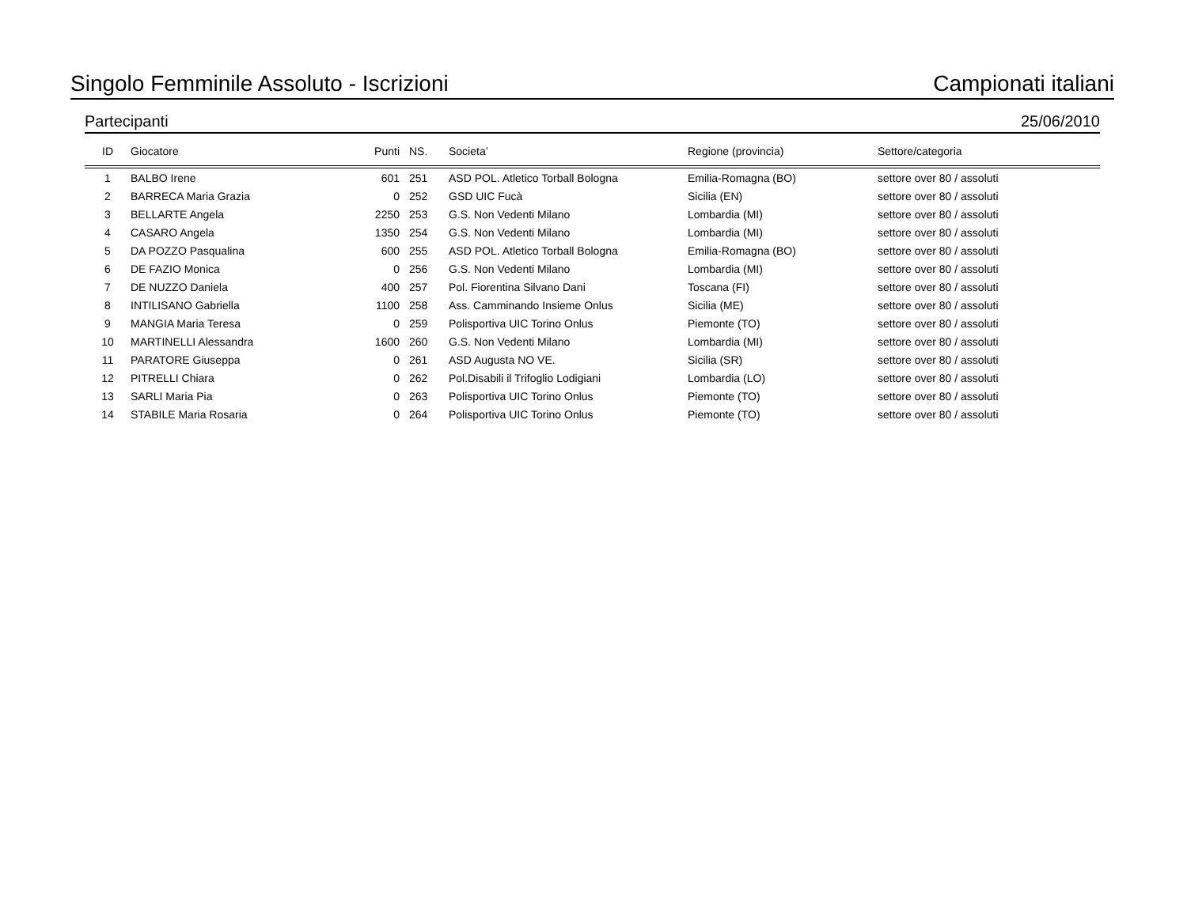Singolo Femminile Assoluto - Iscrizioni Campionati italiani
Partecipanti 25/06/2010
| ID | Giocatore | Punti | NS. | Societa’ | Regione (provincia) | Settore/categoria |
| --- | --- | --- | --- | --- | --- | --- |
| 1 | BALBO Irene | 601 | 251 | ASD POL. Atletico Torball Bologna | Emilia-Romagna (BO) | settore over 80 / assoluti |
| 2 | BARRECA Maria Grazia | 0 | 252 | GSD UIC Fucà | Sicilia (EN) | settore over 80 / assoluti |
| 3 | BELLARTE Angela | 2250 | 253 | G.S. Non Vedenti Milano | Lombardia (MI) | settore over 80 / assoluti |
| 4 | CASARO Angela | 1350 | 254 | G.S. Non Vedenti Milano | Lombardia (MI) | settore over 80 / assoluti |
| 5 | DA POZZO Pasqualina | 600 | 255 | ASD POL. Atletico Torball Bologna | Emilia-Romagna (BO) | settore over 80 / assoluti |
| 6 | DE FAZIO Monica | 0 | 256 | G.S. Non Vedenti Milano | Lombardia (MI) | settore over 80 / assoluti |
| 7 | DE NUZZO Daniela | 400 | 257 | Pol. Fiorentina Silvano Dani | Toscana (FI) | settore over 80 / assoluti |
| 8 | INTILISANO Gabriella | 1100 | 258 | Ass. Camminando Insieme Onlus | Sicilia (ME) | settore over 80 / assoluti |
| 9 | MANGIA Maria Teresa | 0 | 259 | Polisportiva UIC Torino Onlus | Piemonte (TO) | settore over 80 / assoluti |
| 10 | MARTINELLI Alessandra | 1600 | 260 | G.S. Non Vedenti Milano | Lombardia (MI) | settore over 80 / assoluti |
| 11 | PARATORE Giuseppa | 0 | 261 | ASD Augusta NO VE. | Sicilia (SR) | settore over 80 / assoluti |
| 12 | PITRELLI Chiara | 0 | 262 | Pol.Disabili il Trifoglio Lodigiani | Lombardia (LO) | settore over 80 / assoluti |
| 13 | SARLI Maria Pia | 0 | 263 | Polisportiva UIC Torino Onlus | Piemonte (TO) | settore over 80 / assoluti |
| 14 | STABILE Maria Rosaria | 0 | 264 | Polisportiva UIC Torino Onlus | Piemonte (TO) | settore over 80 / assoluti |